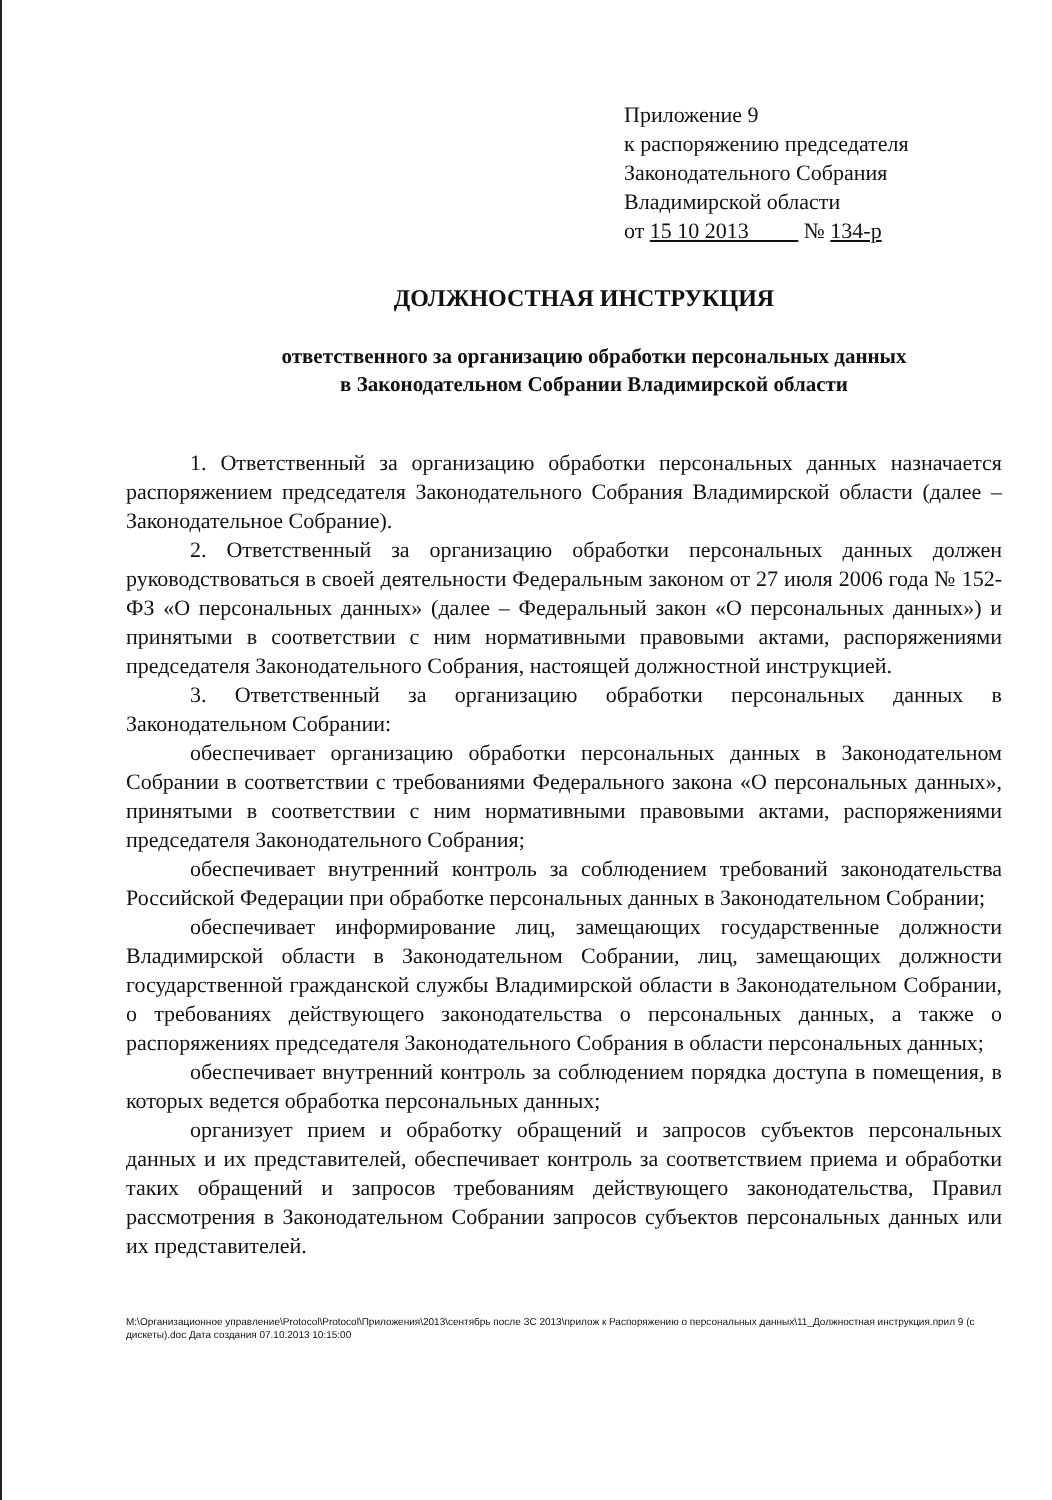Приложение 9
к распоряжению председателя
Законодательного Собрания
Владимирской области
от 15 10 2013 № 134-р
ДОЛЖНОСТНАЯ ИНСТРУКЦИЯ
ответственного за организацию обработки персональных данных
в Законодательном Собрании Владимирской области
1. Ответственный за организацию обработки персональных данных назначается распоряжением председателя Законодательного Собрания Владимирской области (далее – Законодательное Собрание).
2. Ответственный за организацию обработки персональных данных должен руководствоваться в своей деятельности Федеральным законом от 27 июля 2006 года № 152-ФЗ «О персональных данных» (далее – Федеральный закон «О персональных данных») и принятыми в соответствии с ним нормативными правовыми актами, распоряжениями председателя Законодательного Собрания, настоящей должностной инструкцией.
3. Ответственный за организацию обработки персональных данных в Законодательном Собрании:
обеспечивает организацию обработки персональных данных в Законодательном Собрании в соответствии с требованиями Федерального закона «О персональных данных», принятыми в соответствии с ним нормативными правовыми актами, распоряжениями председателя Законодательного Собрания;
обеспечивает внутренний контроль за соблюдением требований законодательства Российской Федерации при обработке персональных данных в Законодательном Собрании;
обеспечивает информирование лиц, замещающих государственные должности Владимирской области в Законодательном Собрании, лиц, замещающих должности государственной гражданской службы Владимирской области в Законодательном Собрании, о требованиях действующего законодательства о персональных данных, а также о распоряжениях председателя Законодательного Собрания в области персональных данных;
обеспечивает внутренний контроль за соблюдением порядка доступа в помещения, в которых ведется обработка персональных данных;
организует прием и обработку обращений и запросов субъектов персональных данных и их представителей, обеспечивает контроль за соответствием приема и обработки таких обращений и запросов требованиям действующего законодательства, Правил рассмотрения в Законодательном Собрании запросов субъектов персональных данных или их представителей.
M:\Организационное управление\Protocol\Protocol\Приложения\2013\сентябрь после ЗС 2013\прилож к Распоряжению о персональных данных\11_Должностная инструкция.прил 9 (с дискеты).doc Дата создания 07.10.2013 10:15:00